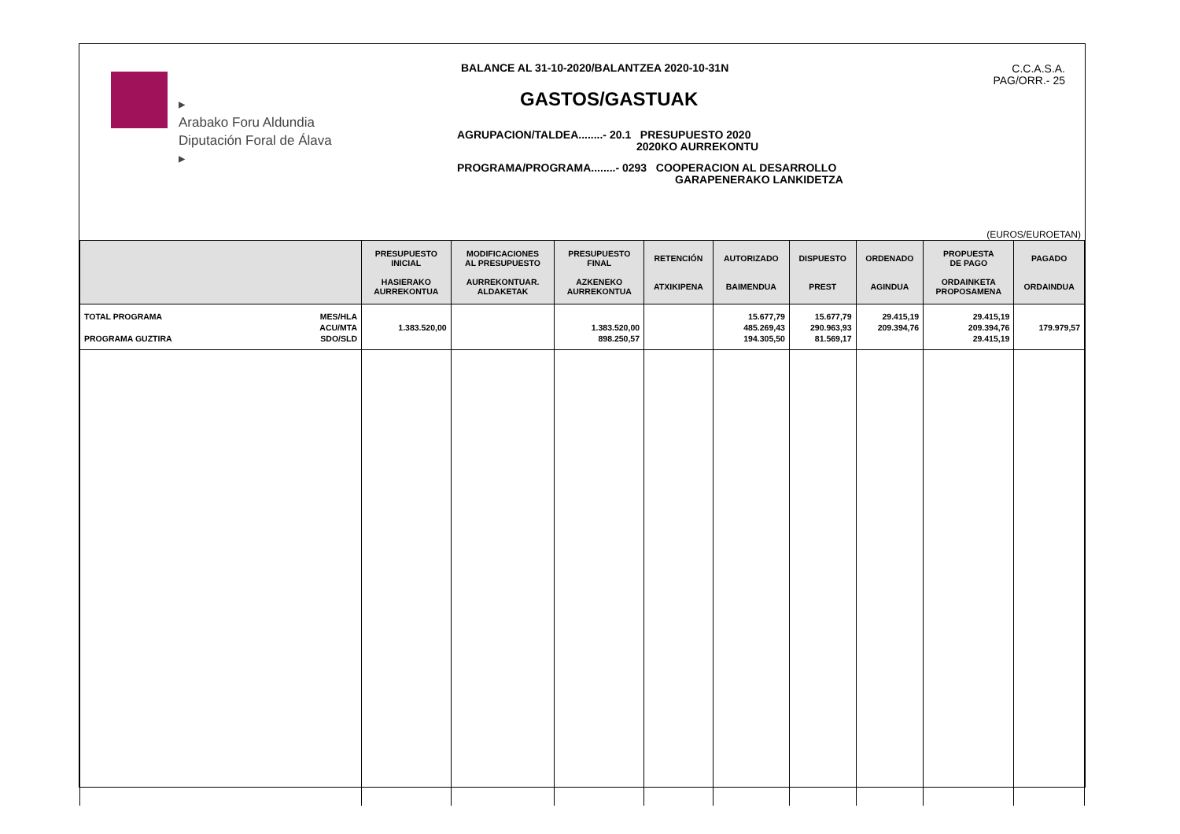▸
Arabako Foru Aldundia
Diputación Foral de Álava
▸
BALANCE AL 31-10-2020/BALANTZEA 2020-10-31N
GASTOS/GASTUAK
AGRUPACION/TALDEA........- 20.1 PRESUPUESTO 2020
2020KO AURREKONTU
PROGRAMA/PROGRAMA........- 0293 COOPERACION AL DESARROLLO
GARAPENERAKO LANKIDETZA
C.C.A.S.A.
PAG/ORR.- 25
(EUROS/EUROETAN)
| | PRESUPUESTO INICIAL HASIERAKO AURREKONTUA | MODIFICACIONES AL PRESUPUESTO AURREKONTUAR. ALDAKETAK | PRESUPUESTO FINAL AZKENEKO AURREKONTUA | RETENCIÓN ATXIKIPENA | AUTORIZADO BAIMENDUA | DISPUESTO PREST | ORDENADO AGINDUA | PROPUESTA DE PAGO ORDAINKETA PROPOSAMENA | PAGADO ORDAINDUA |
| --- | --- | --- | --- | --- | --- | --- | --- | --- | --- |
| TOTAL PROGRAMA PROGRAMA GUZTIRA MES/HLA ACU/MTA SDO/SLD | 1.383.520,00 | | 1.383.520,00 898.250,57 | | 15.677,79 485.269,43 194.305,50 | 15.677,79 290.963,93 81.569,17 | 29.415,19 209.394,76 | 29.415,19 209.394,76 29.415,19 | 179.979,57 |